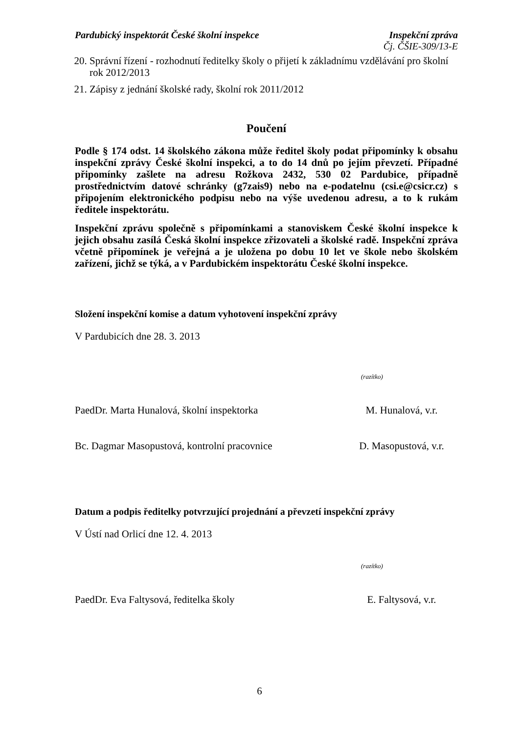Pardubický inspektorát České školní inspekce Inspekční zpráva
Čj. ČŠIE-309/13-E
20. Správní řízení - rozhodnutí ředitelky školy o přijetí k základnímu vzdělávání pro školní rok 2012/2013
21. Zápisy z jednání školské rady, školní rok 2011/2012
Poučení
Podle § 174 odst. 14 školského zákona může ředitel školy podat připomínky k obsahu inspekční zprávy České školní inspekci, a to do 14 dnů po jejím převzetí. Případné připomínky zašlete na adresu Rožkova 2432, 530 02 Pardubice, případně prostřednictvím datové schránky (g7zais9) nebo na e-podatelnu (csi.e@csicr.cz) s připojením elektronického podpisu nebo na výše uvedenou adresu, a to k rukám ředitele inspektorátu.
Inspekční zprávu společně s připomínkami a stanoviskem České školní inspekce k jejich obsahu zasílá Česká školní inspekce zřizovateli a školské radě. Inspekční zpráva včetně připomínek je veřejná a je uložena po dobu 10 let ve škole nebo školském zařízení, jichž se týká, a v Pardubickém inspektorátu České školní inspekce.
Složení inspekční komise a datum vyhotovení inspekční zprávy
V Pardubicích dne 28. 3. 2013
(razítko)
PaedDr. Marta Hunalová, školní inspektorka M. Hunalová, v.r.
Bc. Dagmar Masopustová, kontrolní pracovnice D. Masopustová, v.r.
Datum a podpis ředitelky potvrzující projednání a převzetí inspekční zprávy
V Ústí nad Orlicí dne 12. 4. 2013
(razítko)
PaedDr. Eva Faltysová, ředitelka školy E. Faltysová, v.r.
6